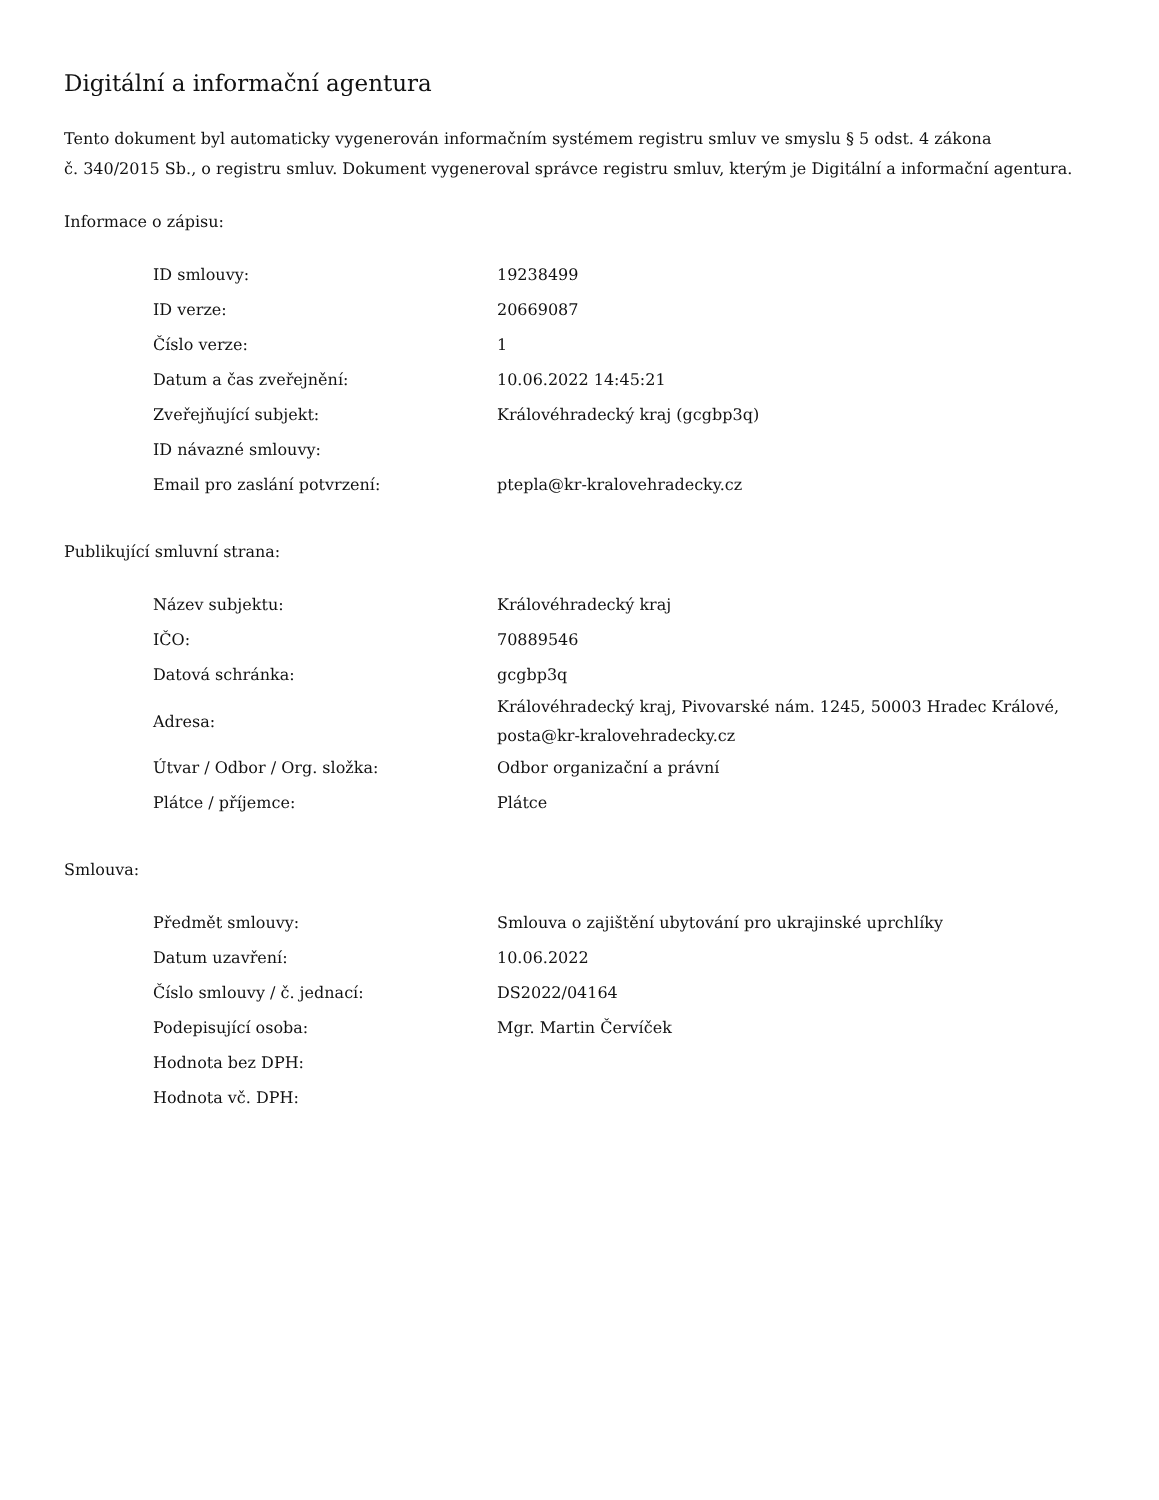Digitální a informační agentura
Tento dokument byl automaticky vygenerován informačním systémem registru smluv ve smyslu § 5 odst. 4 zákona
č. 340/2015 Sb., o registru smluv. Dokument vygeneroval správce registru smluv, kterým je Digitální a informační agentura.
Informace o zápisu:
| ID smlouvy: | 19238499 |
| ID verze: | 20669087 |
| Číslo verze: | 1 |
| Datum a čas zveřejnění: | 10.06.2022 14:45:21 |
| Zveřejňující subjekt: | Královéhradecký kraj (gcgbp3q) |
| ID návazné smlouvy: | |
| Email pro zaslání potvrzení: | ptepla@kr-kralovehradecky.cz |
Publikující smluvní strana:
| Název subjektu: | Královéhradecký kraj |
| IČO: | 70889546 |
| Datová schránka: | gcgbp3q |
| Adresa: | Královéhradecký kraj, Pivovarské nám. 1245, 50003 Hradec Králové, posta@kr-kralovehradecky.cz |
| Útvar / Odbor / Org. složka: | Odbor organizační a právní |
| Plátce / příjemce: | Plátce |
Smlouva:
| Předmět smlouvy: | Smlouva o zajištění ubytování pro ukrajinské uprchlíky |
| Datum uzavření: | 10.06.2022 |
| Číslo smlouvy / č. jednací: | DS2022/04164 |
| Podepisující osoba: | Mgr. Martin Červíček |
| Hodnota bez DPH: | |
| Hodnota vč. DPH: | |